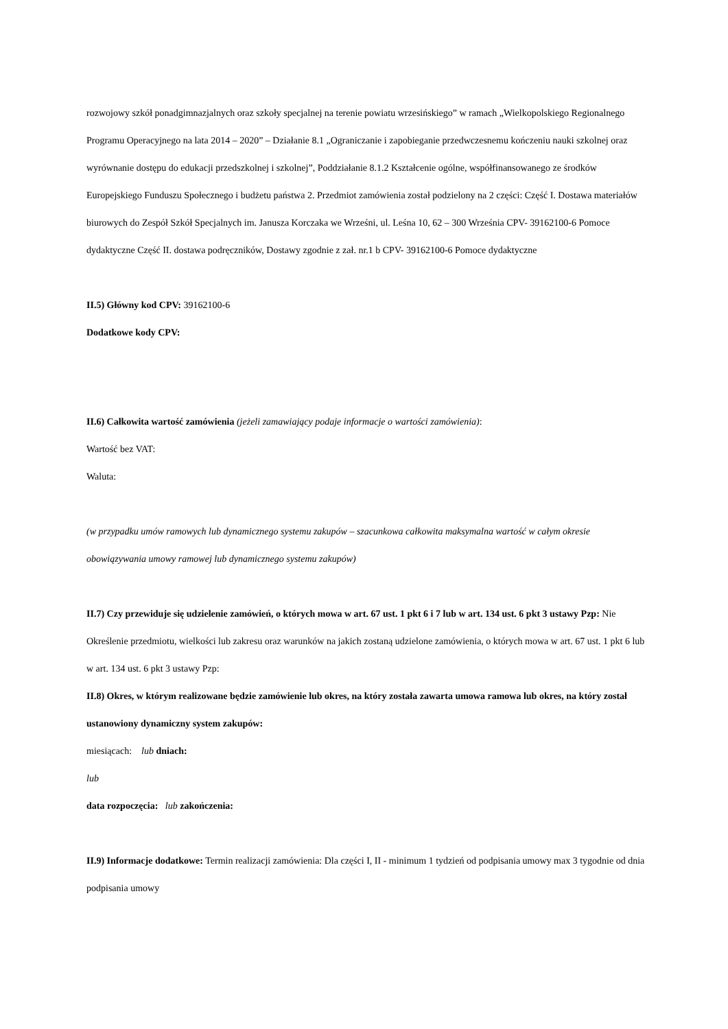rozwojowy szkół ponadgimnazjalnych oraz szkoły specjalnej na terenie powiatu wrzesińskiego” w ramach „Wielkopolskiego Regionalnego Programu Operacyjnego na lata 2014 – 2020” – Działanie 8.1 „Ograniczanie i zapobieganie przedwczesnemu kończeniu nauki szkolnej oraz wyrównanie dostępu do edukacji przedszkolnej i szkolnej”, Poddziałanie 8.1.2 Kształcenie ogólne, współfinansowanego ze środków Europejskiego Funduszu Społecznego i budżetu państwa 2. Przedmiot zamówienia został podzielony na 2 części: Część I. Dostawa materiałów biurowych do Zespół Szkół Specjalnych im. Janusza Korczaka we Wrześni, ul. Leśna 10, 62 – 300 Września CPV- 39162100-6 Pomoce dydaktyczne Część II. dostawa podręczników, Dostawy zgodnie z zał. nr.1 b CPV- 39162100-6 Pomoce dydaktyczne
II.5) Główny kod CPV: 39162100-6
Dodatkowe kody CPV:
II.6) Całkowita wartość zamówienia (jeżeli zamawiający podaje informacje o wartości zamówienia):
Wartość bez VAT:
Waluta:
(w przypadku umów ramowych lub dynamicznego systemu zakupów – szacunkowa całkowita maksymalna wartość w całym okresie obowiązywania umowy ramowej lub dynamicznego systemu zakupów)
II.7) Czy przewiduje się udzielenie zamówień, o których mowa w art. 67 ust. 1 pkt 6 i 7 lub w art. 134 ust. 6 pkt 3 ustawy Pzp: Nie
Określenie przedmiotu, wielkości lub zakresu oraz warunków na jakich zostaną udzielone zamówienia, o których mowa w art. 67 ust. 1 pkt 6 lub w art. 134 ust. 6 pkt 3 ustawy Pzp:
II.8) Okres, w którym realizowane będzie zamówienie lub okres, na który została zawarta umowa ramowa lub okres, na który został ustanowiony dynamiczny system zakupów:
miesiącach: lub dniach:
lub
data rozpoczęcia: lub zakończenia:
II.9) Informacje dodatkowe: Termin realizacji zamówienia: Dla części I, II - minimum 1 tydzień od podpisania umowy max 3 tygodnie od dnia podpisania umowy